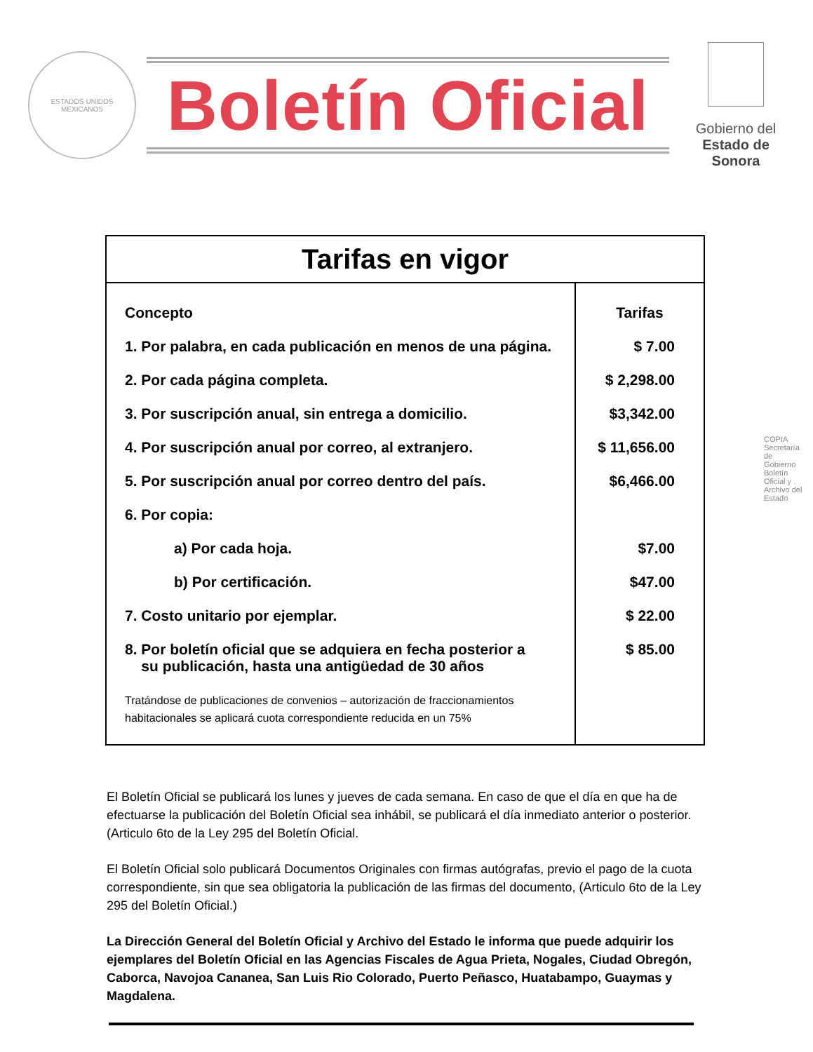ESTADOS UNIDOS MEXICANOS
Boletín Oficial
Gobierno del
Estado de Sonora
| Tarifas en vigor | |
| --- | --- |
| Concepto 1. Por palabra, en cada publicación en menos de una página. 2. Por cada página completa. 3. Por suscripción anual, sin entrega a domicilio. 4. Por suscripción anual por correo, al extranjero. 5. Por suscripción anual por correo dentro del país. 6. Por copia: a) Por cada hoja. b) Por certificación. 7. Costo unitario por ejemplar. 8. Por boletín oficial que se adquiera en fecha posterior a su publicación, hasta una antigüedad de 30 años Tratándose de publicaciones de convenios – autorización de fraccionamientos habitacionales se aplicará cuota correspondiente reducida en un 75% | Tarifas $ 7.00 $ 2,298.00 $3,342.00 $ 11,656.00 $6,466.00 $7.00 $47.00 $ 22.00 $ 85.00 |
El Boletín Oficial se publicará los lunes y jueves de cada semana. En caso de que el día en que ha de efectuarse la publicación del Boletín Oficial sea inhábil, se publicará el día inmediato anterior o posterior. (Articulo 6to de la Ley 295 del Boletín Oficial.
El Boletín Oficial solo publicará Documentos Originales con firmas autógrafas, previo el pago de la cuota correspondiente, sin que sea obligatoria la publicación de las firmas del documento, (Articulo 6to de la Ley 295 del Boletín Oficial.)
La Dirección General del Boletín Oficial y Archivo del Estado le informa que puede adquirir los ejemplares del Boletín Oficial en las Agencias Fiscales de Agua Prieta, Nogales, Ciudad Obregón, Caborca, Navojoa Cananea, San Luis Rio Colorado, Puerto Peñasco, Huatabampo, Guaymas y Magdalena.
COPIA Secretaría de Gobierno Boletín Oficial y Archivo del Estado